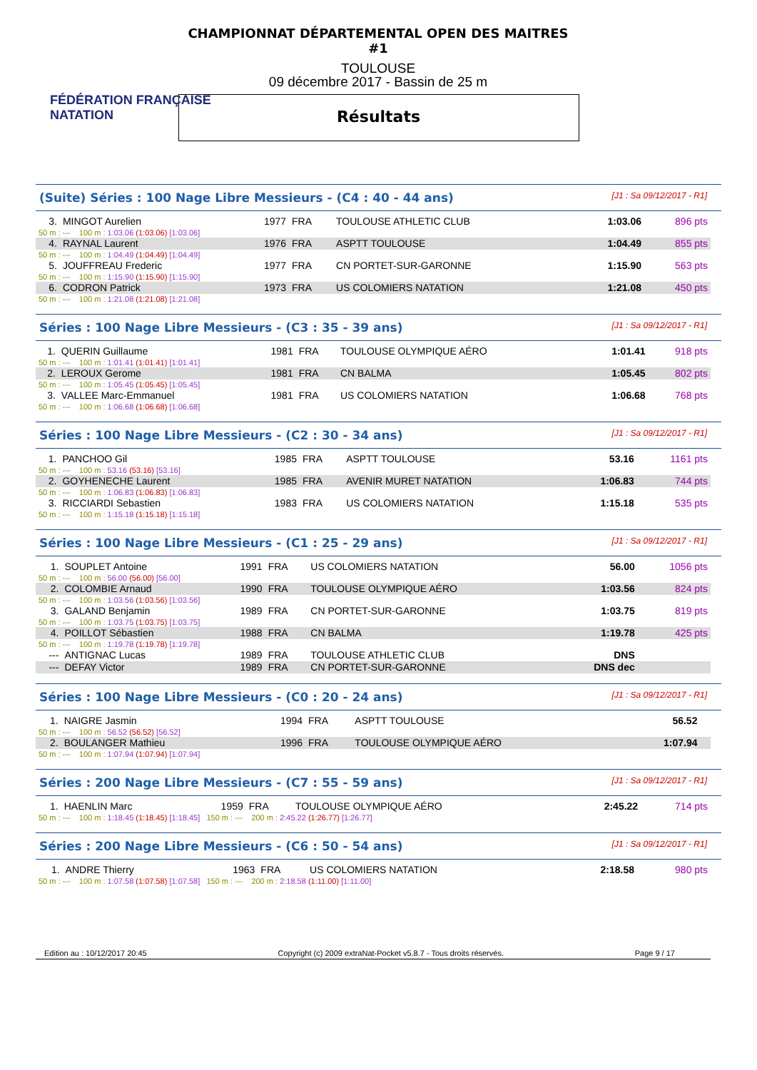FÉDÉRATION FRANÇAISE
NATATION
CHAMPIONNAT DÉPARTEMENTAL OPEN DES MAITRES #1
TOULOUSE
09 décembre 2017 - Bassin de 25 m
Résultats
(Suite) Séries : 100 Nage Libre Messieurs - (C4 : 40 - 44 ans) [J1 : Sa 09/12/2017 - R1]
| 3. | MINGOT Aurelien | 1977 | FRA | TOULOUSE ATHLETIC CLUB | 1:03.06 | 896 pts |
| 50 m : --- 100 m : 1:03.06 (1:03.06) [1:03.06] | | | | | | |
| 4. | RAYNAL Laurent | 1976 | FRA | ASPTT TOULOUSE | 1:04.49 | 855 pts |
| 50 m : --- 100 m : 1:04.49 (1:04.49) [1:04.49] | | | | | | |
| 5. | JOUFFREAU Frederic | 1977 | FRA | CN PORTET-SUR-GARONNE | 1:15.90 | 563 pts |
| 50 m : --- 100 m : 1:15.90 (1:15.90) [1:15.90] | | | | | | |
| 6. | CODRON Patrick | 1973 | FRA | US COLOMIERS NATATION | 1:21.08 | 450 pts |
| 50 m : --- 100 m : 1:21.08 (1:21.08) [1:21.08] | | | | | | |
Séries : 100 Nage Libre Messieurs - (C3 : 35 - 39 ans) [J1 : Sa 09/12/2017 - R1]
| 1. | QUERIN Guillaume | 1981 | FRA | TOULOUSE OLYMPIQUE AÉRO | 1:01.41 | 918 pts |
| 50 m : --- 100 m : 1:01.41 (1:01.41) [1:01.41] | | | | | | |
| 2. | LEROUX Gerome | 1981 | FRA | CN BALMA | 1:05.45 | 802 pts |
| 50 m : --- 100 m : 1:05.45 (1:05.45) [1:05.45] | | | | | | |
| 3. | VALLEE Marc-Emmanuel | 1981 | FRA | US COLOMIERS NATATION | 1:06.68 | 768 pts |
| 50 m : --- 100 m : 1:06.68 (1:06.68) [1:06.68] | | | | | | |
Séries : 100 Nage Libre Messieurs - (C2 : 30 - 34 ans) [J1 : Sa 09/12/2017 - R1]
| 1. | PANCHOO Gil | 1985 | FRA | ASPTT TOULOUSE | 53.16 | 1161 pts |
| 50 m : --- 100 m : 53.16 (53.16) [53.16] | | | | | | |
| 2. | GOYHENECHE Laurent | 1985 | FRA | AVENIR MURET NATATION | 1:06.83 | 744 pts |
| 50 m : --- 100 m : 1:06.83 (1:06.83) [1:06.83] | | | | | | |
| 3. | RICCIARDI Sebastien | 1983 | FRA | US COLOMIERS NATATION | 1:15.18 | 535 pts |
| 50 m : --- 100 m : 1:15.18 (1:15.18) [1:15.18] | | | | | | |
Séries : 100 Nage Libre Messieurs - (C1 : 25 - 29 ans) [J1 : Sa 09/12/2017 - R1]
| 1. | SOUPLET Antoine | 1991 | FRA | US COLOMIERS NATATION | 56.00 | 1056 pts |
| 50 m : --- 100 m : 56.00 (56.00) [56.00] | | | | | | |
| 2. | COLOMBIE Arnaud | 1990 | FRA | TOULOUSE OLYMPIQUE AÉRO | 1:03.56 | 824 pts |
| 50 m : --- 100 m : 1:03.56 (1:03.56) [1:03.56] | | | | | | |
| 3. | GALAND Benjamin | 1989 | FRA | CN PORTET-SUR-GARONNE | 1:03.75 | 819 pts |
| 50 m : --- 100 m : 1:03.75 (1:03.75) [1:03.75] | | | | | | |
| 4. | POILLOT Sébastien | 1988 | FRA | CN BALMA | 1:19.78 | 425 pts |
| 50 m : --- 100 m : 1:19.78 (1:19.78) [1:19.78] | | | | | | |
| --- | ANTIGNAC Lucas | 1989 | FRA | TOULOUSE ATHLETIC CLUB | DNS | |
| --- | DEFAY Victor | 1989 | FRA | CN PORTET-SUR-GARONNE | DNS dec | |
Séries : 100 Nage Libre Messieurs - (C0 : 20 - 24 ans) [J1 : Sa 09/12/2017 - R1]
| 1. | NAIGRE Jasmin | 1994 | FRA | ASPTT TOULOUSE | 56.52 | |
| 50 m : --- 100 m : 56.52 (56.52) [56.52] | | | | | | |
| 2. | BOULANGER Mathieu | 1996 | FRA | TOULOUSE OLYMPIQUE AÉRO | 1:07.94 | |
| 50 m : --- 100 m : 1:07.94 (1:07.94) [1:07.94] | | | | | | |
Séries : 200 Nage Libre Messieurs - (C7 : 55 - 59 ans) [J1 : Sa 09/12/2017 - R1]
| 1. | HAENLIN Marc | 1959 | FRA | TOULOUSE OLYMPIQUE AÉRO | 2:45.22 | 714 pts |
| 50 m : --- 100 m : 1:18.45 (1:18.45) [1:18.45] 150 m : --- 200 m : 2:45.22 (1:26.77) [1:26.77] | | | | | | |
Séries : 200 Nage Libre Messieurs - (C6 : 50 - 54 ans) [J1 : Sa 09/12/2017 - R1]
| 1. | ANDRE Thierry | 1963 | FRA | US COLOMIERS NATATION | 2:18.58 | 980 pts |
| 50 m : --- 100 m : 1:07.58 (1:07.58) [1:07.58] 150 m : --- 200 m : 2:18.58 (1:11.00) [1:11.00] | | | | | | |
Edition au : 10/12/2017 20:45 Copyright (c) 2009 extraNat-Pocket v5.8.7 - Tous droits réservés. Page 9 / 17